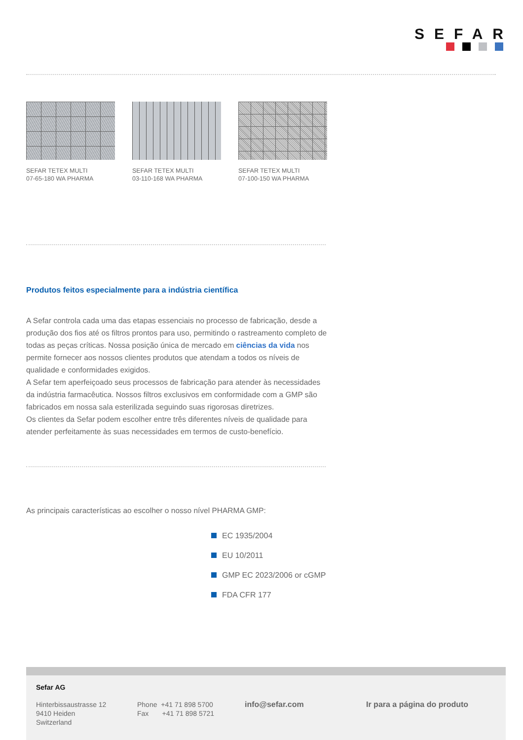SEFAR
SEFAR TETEX MULTI
07-65-180 WA PHARMA
SEFAR TETEX MULTI
03-110-168 WA PHARMA
SEFAR TETEX MULTI
07-100-150 WA PHARMA
Produtos feitos especialmente para a indústria científica
A Sefar controla cada uma das etapas essenciais no processo de fabricação, desde a produção dos fios até os filtros prontos para uso, permitindo o rastreamento completo de todas as peças críticas. Nossa posição única de mercado em ciências da vida nos permite fornecer aos nossos clientes produtos que atendam a todos os níveis de qualidade e conformidades exigidos.
A Sefar tem aperfeiçoado seus processos de fabricação para atender às necessidades da indústria farmacêutica. Nossos filtros exclusivos em conformidade com a GMP são fabricados em nossa sala esterilizada seguindo suas rigorosas diretrizes.
Os clientes da Sefar podem escolher entre três diferentes níveis de qualidade para atender perfeitamente às suas necessidades em termos de custo-benefício.
As principais características ao escolher o nosso nível PHARMA GMP:
EC 1935/2004
EU 10/2011
GMP EC 2023/2006 or cGMP
FDA CFR 177
Sefar AG
Hinterbissaustrasse 12
9410 Heiden
Switzerland
Phone +41 71 898 5700
Fax +41 71 898 5721
info@sefar.com Ir para a página do produto